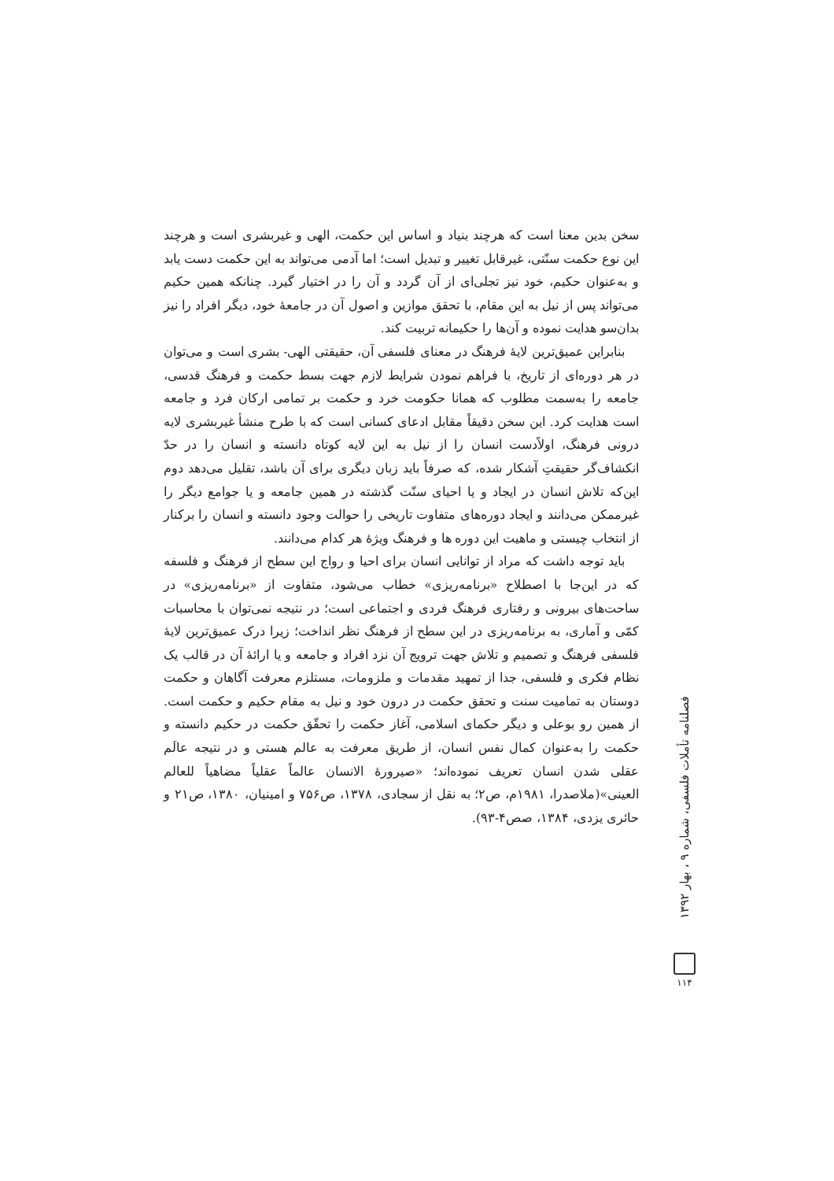سخن بدین معنا است که هرچند بنیاد و اساس این حکمت، الهی و غیربشری است و هرچند این نوع حکمت سنّتی، غیرقابل تغییر و تبدیل است؛ اما آدمی می‌تواند به این حکمت دست یابد و به‌عنوان حکیم، خود نیز تجلی‌ای از آن گردد و آن را در اختیار گیرد. چنانکه همین حکیم می‌تواند پس از نیل به این مقام، با تحقق موازین و اصول آن در جامعهٔ خود، دیگر افراد را نیز بدان‌سو هدایت نموده و آن‌ها را حکیمانه تربیت کند.
بنابراین عمیق‌ترین لایهٔ فرهنگ در معنای فلسفی آن، حقیقتی الهی- بشری است و می‌توان در هر دوره‌ای از تاریخ، با فراهم نمودن شرایط لازم جهت بسط حکمت و فرهنگ قدسی، جامعه را به‌سمت مطلوب که همانا حکومت خرد و حکمت بر تمامی ارکان فرد و جامعه است هدایت کرد. این سخن دقیقاً مقابل ادعای کسانی است که با طرح منشأ غیربشری لایه درونی فرهنگ، اولاًدست انسان را از نیل به این لایه کوتاه دانسته و انسان را در حدّ انکشاف‌گر حقیقتِ آشکار شده، که صرفاً باید زبان دیگری برای آن باشد، تقلیل می‌دهد دوم این‌که تلاش انسان در ایجاد و یا احیای سنّت گذشته در همین جامعه و یا جوامع دیگر را غیرممکن می‌دانند و ایجاد دوره‌های متفاوت تاریخی را حوالت وجود دانسته و انسان را برکنار از انتخاب چیستی و ماهیت این دوره ها و فرهنگ ویژهٔ هر کدام می‌دانند.
باید توجه داشت که مراد از توانایی انسان برای احیا و رواج این سطح از فرهنگ و فلسفه که در این‌جا با اصطلاح «برنامه‌ریزی» خطاب می‌شود، متفاوت از «برنامه‌ریزی» در ساحت‌های بیرونی و رفتاری فرهنگ فردی و اجتماعی است؛ در نتیجه نمی‌توان با محاسبات کمّی و آماری، به برنامه‌ریزی در این سطح از فرهنگ نظر انداخت؛ زیرا درک عمیق‌ترین لایهٔ فلسفی فرهنگ و تصمیم و تلاش جهت ترویج آن نزد افراد و جامعه و یا ارائهٔ آن در قالب یک نظام فکری و فلسفی، جدا از تمهید مقدمات و ملزومات، مستلزم معرفت آگاهان و حکمت دوستان به تمامیت سنت و تحقق حکمت در درون خود و نیل به مقام حکیم و حکمت است. از همین رو بوعلی و دیگر حکمای اسلامی، آغاز حکمت را تحقّق حکمت در حکیم دانسته و حکمت را به‌عنوان کمال نفس انسان، از طریق معرفت به عالم هستی و در نتیجه عالَم عقلی شدن انسان تعریف نموده‌اند؛ «صیرورهٔ الانسان عالماً عقلیاً مضاهیاً للعالم العینی»(ملاصدرا، ۱۹۸۱م، ص۲؛ به نقل از سجادی، ۱۳۷۸، ص۷۵۶ و امینیان، ۱۳۸۰، ص۲۱ و حائری یزدی، ۱۳۸۴، صص۴-۹۳).
فصلنامه تأملات فلسفی، شماره ۹ ، بهار ۱۳۹۲
۱۱۴